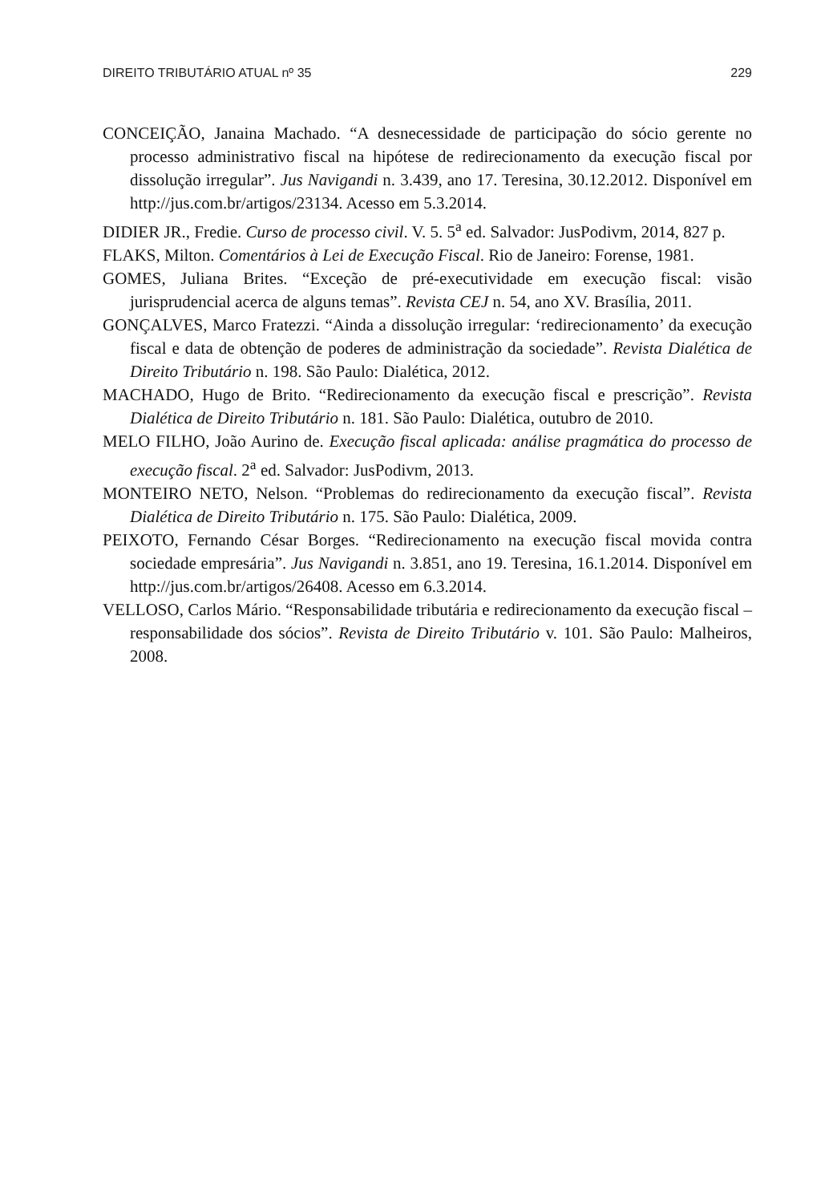DIREITO TRIBUTÁRIO ATUAL nº 35 229
CONCEIÇÃO, Janaina Machado. “A desnecessidade de participação do sócio gerente no processo administrativo fiscal na hipótese de redirecionamento da execução fiscal por dissolução irregular”. Jus Navigandi n. 3.439, ano 17. Teresina, 30.12.2012. Disponível em http://jus.com.br/artigos/23134. Acesso em 5.3.2014.
DIDIER JR., Fredie. Curso de processo civil. V. 5. 5<sup>a</sup> ed. Salvador: JusPodivm, 2014, 827 p.
FLAKS, Milton. Comentários à Lei de Execução Fiscal. Rio de Janeiro: Forense, 1981.
GOMES, Juliana Brites. “Exceção de pré-executividade em execução fiscal: visão jurisprudencial acerca de alguns temas”. Revista CEJ n. 54, ano XV. Brasília, 2011.
GONÇALVES, Marco Fratezzi. “Ainda a dissolução irregular: ‘redirecionamento’ da execução fiscal e data de obtenção de poderes de administração da sociedade”. Revista Dialética de Direito Tributário n. 198. São Paulo: Dialética, 2012.
MACHADO, Hugo de Brito. “Redirecionamento da execução fiscal e prescrição”. Revista Dialética de Direito Tributário n. 181. São Paulo: Dialética, outubro de 2010.
MELO FILHO, João Aurino de. Execução fiscal aplicada: análise pragmática do processo de execução fiscal. 2<sup>a</sup> ed. Salvador: JusPodivm, 2013.
MONTEIRO NETO, Nelson. “Problemas do redirecionamento da execução fiscal”. Revista Dialética de Direito Tributário n. 175. São Paulo: Dialética, 2009.
PEIXOTO, Fernando César Borges. “Redirecionamento na execução fiscal movida contra sociedade empresária”. Jus Navigandi n. 3.851, ano 19. Teresina, 16.1.2014. Disponível em http://jus.com.br/artigos/26408. Acesso em 6.3.2014.
VELLOSO, Carlos Mário. “Responsabilidade tributária e redirecionamento da execução fiscal – responsabilidade dos sócios”. Revista de Direito Tributário v. 101. São Paulo: Malheiros, 2008.